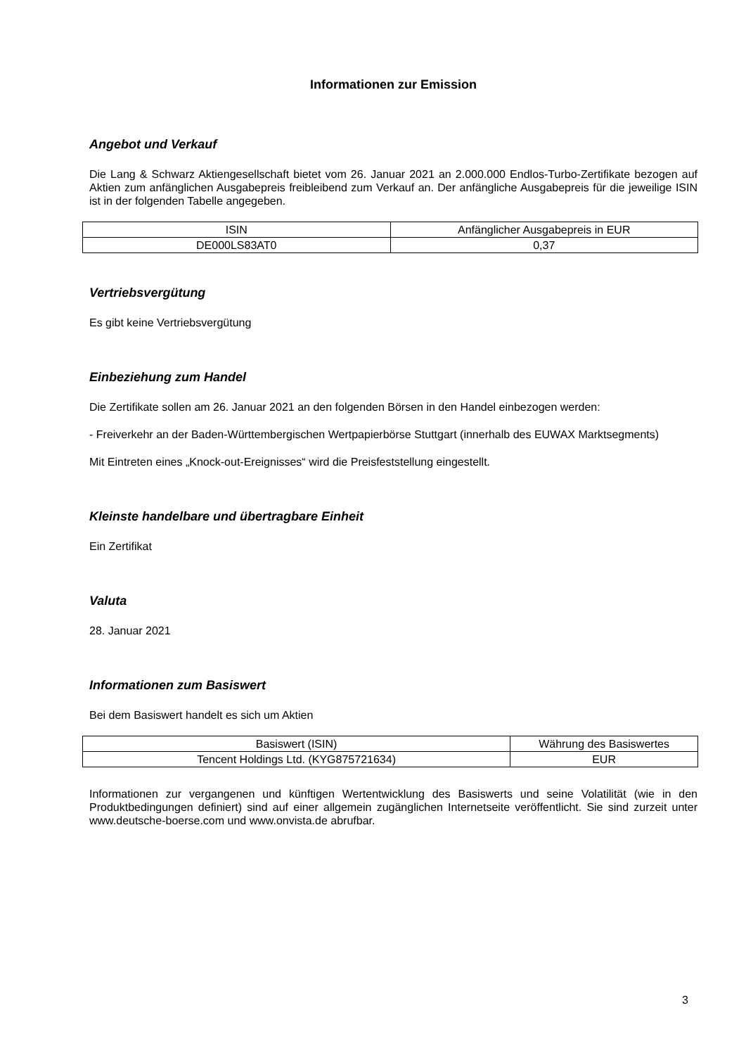Informationen zur Emission
Angebot und Verkauf
Die Lang & Schwarz Aktiengesellschaft bietet vom 26. Januar 2021 an 2.000.000 Endlos-Turbo-Zertifikate bezogen auf Aktien zum anfänglichen Ausgabepreis freibleibend zum Verkauf an. Der anfängliche Ausgabepreis für die jeweilige ISIN ist in der folgenden Tabelle angegeben.
| ISIN | Anfänglicher Ausgabepreis in EUR |
| --- | --- |
| DE000LS83AT0 | 0,37 |
Vertriebsvergütung
Es gibt keine Vertriebsvergütung
Einbeziehung zum Handel
Die Zertifikate sollen am 26. Januar 2021 an den folgenden Börsen in den Handel einbezogen werden:
- Freiverkehr an der Baden-Württembergischen Wertpapierbörse Stuttgart (innerhalb des EUWAX Marktsegments)
Mit Eintreten eines „Knock-out-Ereignisses“ wird die Preisfeststellung eingestellt.
Kleinste handelbare und übertragbare Einheit
Ein Zertifikat
Valuta
28. Januar 2021
Informationen zum Basiswert
Bei dem Basiswert handelt es sich um Aktien
| Basiswert (ISIN) | Währung des Basiswertes |
| --- | --- |
| Tencent Holdings Ltd. (KYG875721634) | EUR |
Informationen zur vergangenen und künftigen Wertentwicklung des Basiswerts und seine Volatilität (wie in den Produktbedingungen definiert) sind auf einer allgemein zugänglichen Internetseite veröffentlicht. Sie sind zurzeit unter www.deutsche-boerse.com und www.onvista.de abrufbar.
3